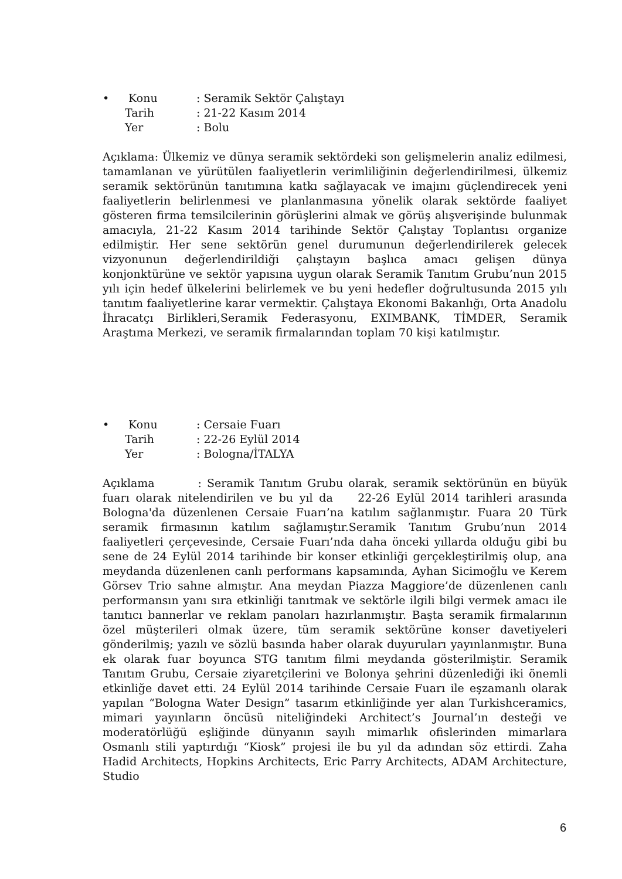•
Konu: Seramik Sektör Çalıştayı
Tarih: 21-22 Kasım 2014
Yer: Bolu
Açıklama: Ülkemiz ve dünya seramik sektördeki son gelişmelerin analiz edilmesi, tamamlanan ve yürütülen faaliyetlerin verimliliğinin değerlendirilmesi, ülkemiz seramik sektörünün tanıtımına katkı sağlayacak ve imajını güçlendirecek yeni faaliyetlerin belirlenmesi ve planlanmasına yönelik olarak sektörde faaliyet gösteren firma temsilcilerinin görüşlerini almak ve görüş alışverişinde bulunmak amacıyla, 21-22 Kasım 2014 tarihinde Sektör Çalıştay Toplantısı organize edilmiştir. Her sene sektörün genel durumunun değerlendirilerek gelecek vizyonunun değerlendirildiği çalıştayın başlıca amacı gelişen dünya konjonktürüne ve sektör yapısına uygun olarak Seramik Tanıtım Grubu’nun 2015 yılı için hedef ülkelerini belirlemek ve bu yeni hedefler doğrultusunda 2015 yılı tanıtım faaliyetlerine karar vermektir. Çalıştaya Ekonomi Bakanlığı, Orta Anadolu İhracatçı Birlikleri,Seramik Federasyonu, EXIMBANK, TİMDER, Seramik Araştıma Merkezi, ve seramik firmalarından toplam 70 kişi katılmıştır.
•
Konu: Cersaie Fuarı
Tarih: 22-26 Eylül 2014
Yer: Bologna/İTALYA
Açıklama : Seramik Tanıtım Grubu olarak, seramik sektörünün en büyük fuarı olarak nitelendirilen ve bu yıl da 22-26 Eylül 2014 tarihleri arasında Bologna'da düzenlenen Cersaie Fuarı’na katılım sağlanmıştır. Fuara 20 Türk seramik firmasının katılım sağlamıştır.Seramik Tanıtım Grubu’nun 2014 faaliyetleri çerçevesinde, Cersaie Fuarı’nda daha önceki yıllarda olduğu gibi bu sene de 24 Eylül 2014 tarihinde bir konser etkinliği gerçekleştirilmiş olup, ana meydanda düzenlenen canlı performans kapsamında, Ayhan Sicimoğlu ve Kerem Görsev Trio sahne almıştır. Ana meydan Piazza Maggiore’de düzenlenen canlı performansın yanı sıra etkinliği tanıtmak ve sektörle ilgili bilgi vermek amacı ile tanıtıcı bannerlar ve reklam panoları hazırlanmıştır. Başta seramik firmalarının özel müşterileri olmak üzere, tüm seramik sektörüne konser davetiyeleri gönderilmiş; yazılı ve sözlü basında haber olarak duyuruları yayınlanmıştır. Buna ek olarak fuar boyunca STG tanıtım filmi meydanda gösterilmiştir. Seramik Tanıtım Grubu, Cersaie ziyaretçilerini ve Bolonya şehrini düzenlediği iki önemli etkinliğe davet etti. 24 Eylül 2014 tarihinde Cersaie Fuarı ile eşzamanlı olarak yapılan “Bologna Water Design” tasarım etkinliğinde yer alan Turkishceramics, mimari yayınların öncüsü niteliğindeki Architect’s Journal’ın desteği ve moderatörlüğü eşliğinde dünyanın sayılı mimarlık ofislerinden mimarlara Osmanlı stili yaptırdığı “Kiosk” projesi ile bu yıl da adından söz ettirdi. Zaha Hadid Architects, Hopkins Architects, Eric Parry Architects, ADAM Architecture, Studio
6